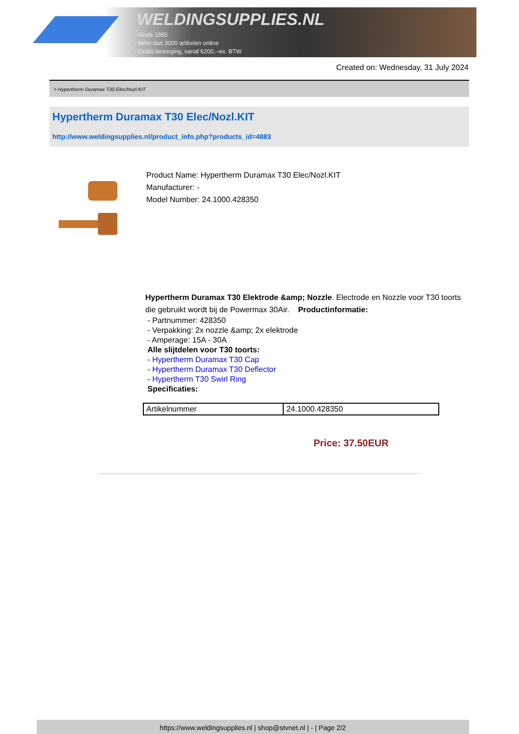WELDINGSUPPLIES.NL
- Sinds 1985
- Méér dan 3000 artikelen online
- Gratis bezorging, vanaf €200,--ex. BTW
Created on: Wednesday, 31 July 2024
> Hypertherm Duramax T30 Elec/Nozl.KIT
Hypertherm Duramax T30 Elec/Nozl.KIT
http://www.weldingsupplies.nl/product_info.php?products_id=4883
Product Name: Hypertherm Duramax T30 Elec/Nozl.KIT
Manufacturer: -
Model Number: 24.1000.428350
Hypertherm Duramax T30 Elektrode &amp; Nozzle. Electrode en Nozzle voor T30 toorts die gebruikt wordt bij de Powermax 30Air. Productinformatie:
- Partnummer: 428350
- Verpakking: 2x nozzle &amp; 2x elektrode
- Amperage: 15A - 30A
Alle slijtdelen voor T30 toorts:
- Hypertherm Duramax T30 Cap
- Hypertherm Duramax T30 Deflector
- Hypertherm T30 Swirl Ring
Specificaties:
| Artikelnummer | 24.1000.428350 |
Price: 37.50EUR
https://www.weldingsupplies.nl | shop@stvnet.nl | - | Page 2/2